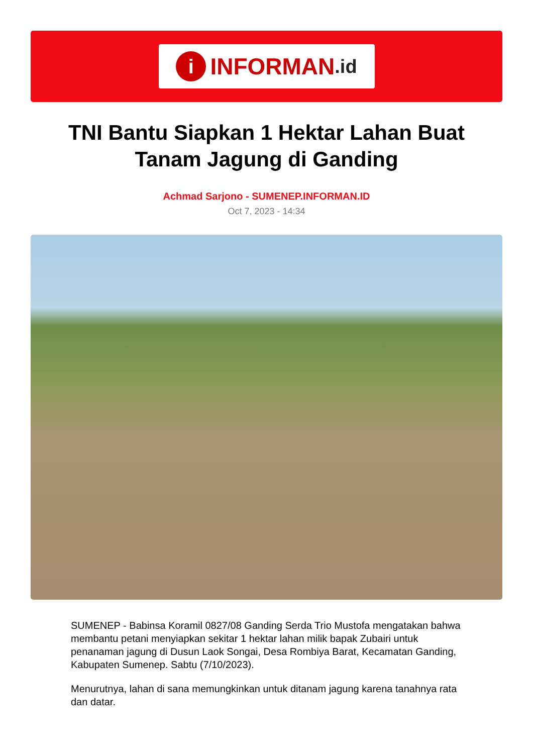i INFORMAN.id
TNI Bantu Siapkan 1 Hektar Lahan Buat Tanam Jagung di Ganding
Achmad Sarjono - SUMENEP.INFORMAN.ID
Oct 7, 2023 - 14:34
SUMENEP - Babinsa Koramil 0827/08 Ganding Serda Trio Mustofa mengatakan bahwa membantu petani menyiapkan sekitar 1 hektar lahan milik bapak Zubairi untuk penanaman jagung di Dusun Laok Songai, Desa Rombiya Barat, Kecamatan Ganding, Kabupaten Sumenep. Sabtu (7/10/2023).
Menurutnya, lahan di sana memungkinkan untuk ditanam jagung karena tanahnya rata dan datar.